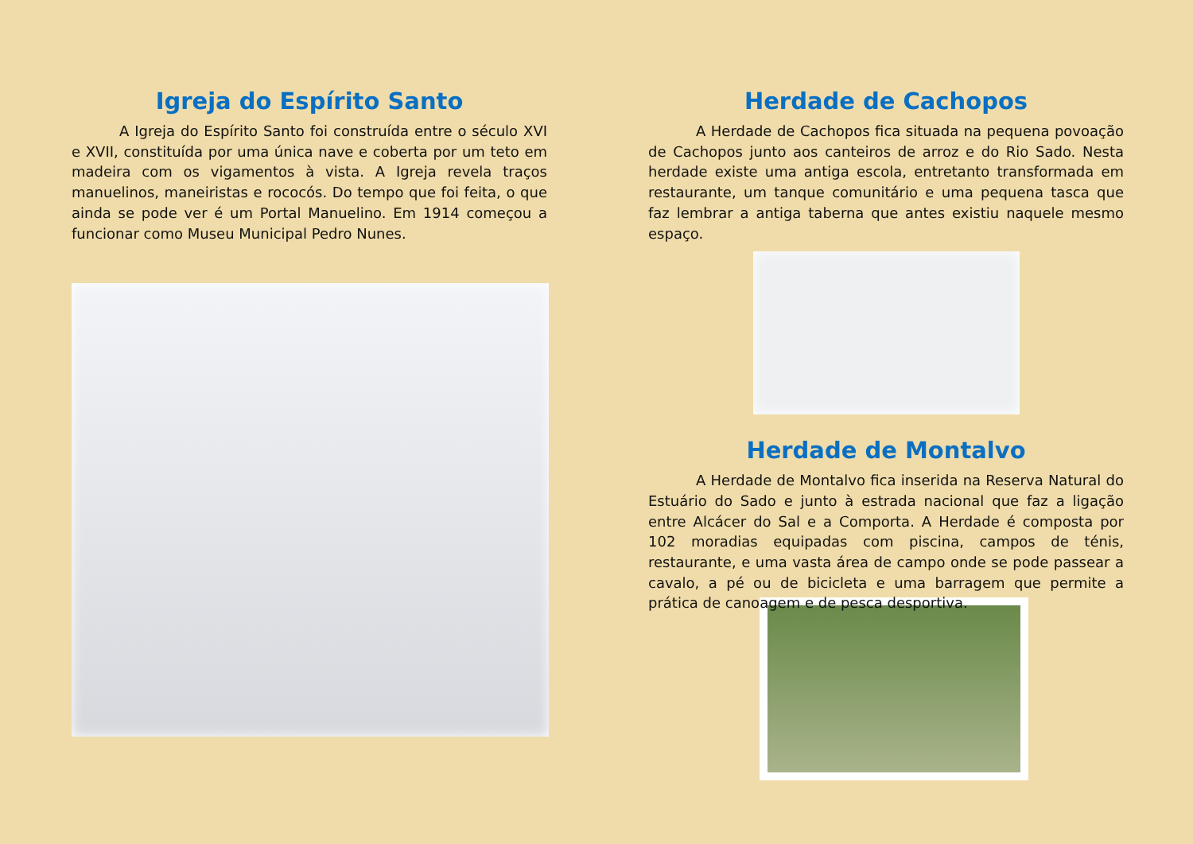Igreja do Espírito Santo
A Igreja do Espírito Santo foi construída entre o século XVI e XVII, constituída por uma única nave e coberta por um teto em madeira com os vigamentos à vista. A Igreja revela traços manuelinos, maneiristas e rococós. Do tempo que foi feita, o que ainda se pode ver é um Portal Manuelino. Em 1914 começou a funcionar como Museu Municipal Pedro Nunes.
Herdade de Cachopos
A Herdade de Cachopos fica situada na pequena povoação de Cachopos junto aos canteiros de arroz e do Rio Sado. Nesta herdade existe uma antiga escola, entretanto transformada em restaurante, um tanque comunitário e uma pequena tasca que faz lembrar a antiga taberna que antes existiu naquele mesmo espaço.
Herdade de Montalvo
A Herdade de Montalvo fica inserida na Reserva Natural do Estuário do Sado e junto à estrada nacional que faz a ligação entre Alcácer do Sal e a Comporta. A Herdade é composta por 102 moradias equipadas com piscina, campos de ténis, restaurante, e uma vasta área de campo onde se pode passear a cavalo, a pé ou de bicicleta e uma barragem que permite a prática de canoagem e de pesca desportiva.